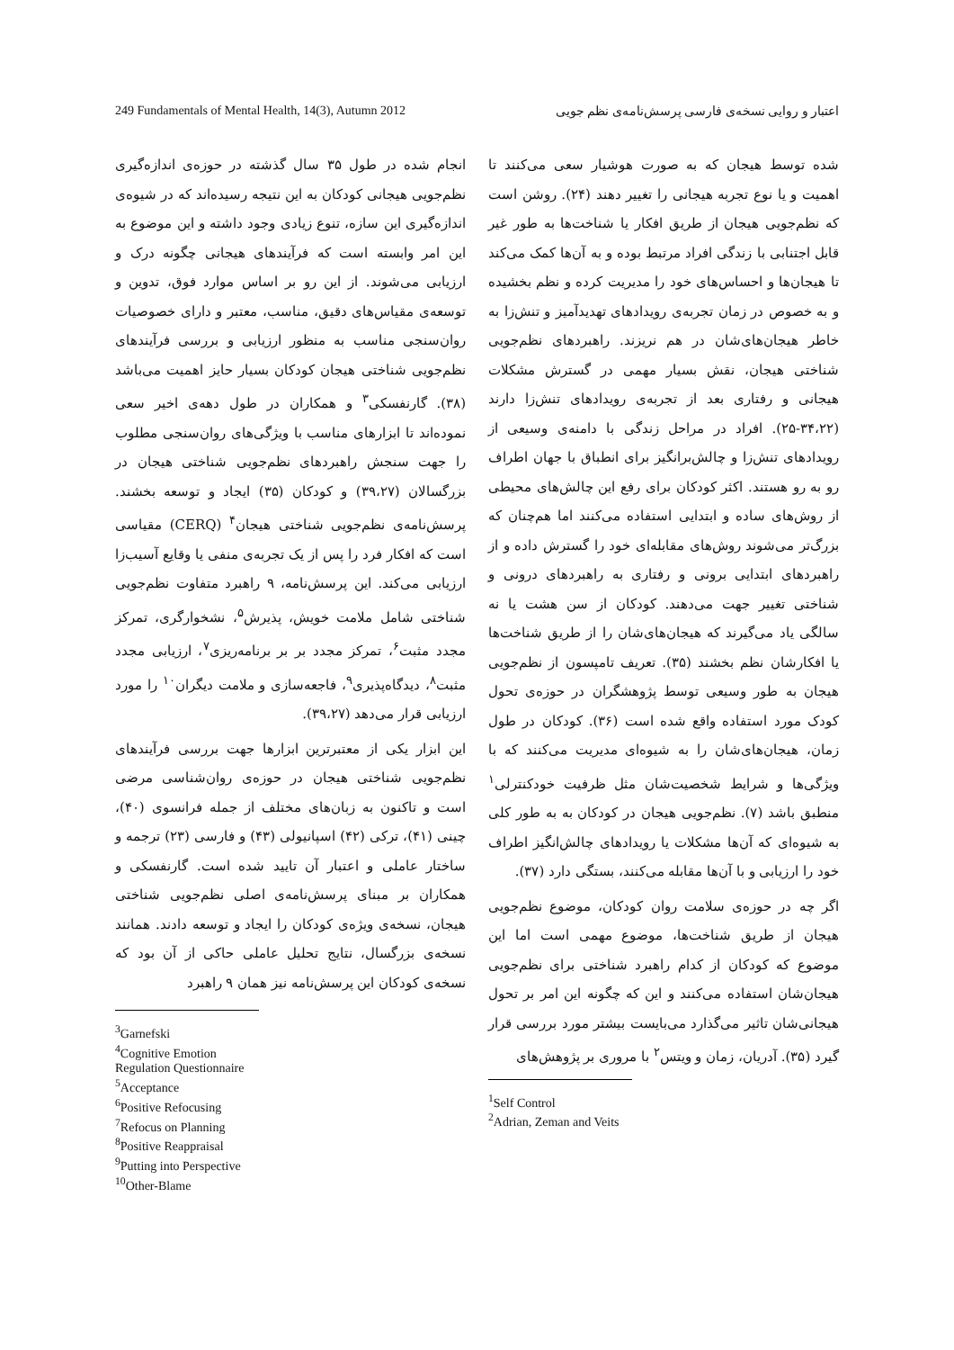249 Fundamentals of Mental Health, 14(3), Autumn 2012 اعتبار و روایی نسخه‌ی فارسی پرسش‌نامه‌ی نظم جویی
شده توسط هیجان که به صورت هوشیار سعی می‌کنند تا اهمیت و یا نوع تجربه هیجانی را تغییر دهند (۲۴). روشن است که نظم‌جویی هیجان از طریق افکار یا شناخت‌ها به طور غیر قابل اجتنابی با زندگی افراد مرتبط بوده و به آن‌ها کمک می‌کند تا هیجان‌ها و احساس‌های خود را مدیریت کرده و نظم بخشیده و به خصوص در زمان تجربه‌ی رویدادهای تهدیدآمیز و تنش‌زا به خاطر هیجان‌های‌شان در هم نریزند. راهبردهای نظم‌جویی شناختی هیجان، نقش بسیار مهمی در گسترش مشکلات هیجانی و رفتاری بعد از تجربه‌ی رویدادهای تنش‌زا دارند (۳۴،۲۲-۲۵). افراد در مراحل زندگی با دامنه‌ی وسیعی از رویدادهای تنش‌زا و چالش‌برانگیز برای انطباق با جهان اطراف رو به رو هستند. اکثر کودکان برای رفع این چالش‌های محیطی از روش‌های ساده و ابتدایی استفاده می‌کنند اما هم‌چنان که بزرگ‌تر می‌شوند روش‌های مقابله‌ای خود را گسترش داده و از راهبردهای ابتدایی برونی و رفتاری به راهبردهای درونی و شناختی تغییر جهت می‌دهند. کودکان از سن هشت یا نه سالگی یاد می‌گیرند که هیجان‌های‌شان را از طریق شناخت‌ها یا افکارشان نظم بخشند (۳۵). تعریف تامپسون از نظم‌جویی هیجان به طور وسیعی توسط پژوهشگران در حوزه‌ی تحول کودک مورد استفاده واقع شده است (۳۶). کودکان در طول زمان، هیجان‌های‌شان را به شیوه‌ای مدیریت می‌کنند که با ویژگی‌ها و شرایط شخصیت‌شان مثل ظرفیت خودکنترلی<sup>۱</sup> منطبق باشد (۷). نظم‌جویی هیجان در کودکان به به طور کلی به شیوه‌ای که آن‌ها مشکلات یا رویدادهای چالش‌انگیز اطراف خود را ارزیابی و با آن‌ها مقابله می‌کنند، بستگی دارد (۳۷).
اگر چه در حوزه‌ی سلامت روان کودکان، موضوع نظم‌جویی هیجان از طریق شناخت‌ها، موضوع مهمی است اما این موضوع که کودکان از کدام راهبرد شناختی برای نظم‌جویی هیجان‌شان استفاده می‌کنند و این که چگونه این امر بر تحول هیجانی‌شان تاثیر می‌گذارد می‌بایست بیشتر مورد بررسی قرار گیرد (۳۵). آدریان، زمان و ویتس<sup>۲</sup> با مروری بر پژوهش‌های
<sup>1</sup> Self Control
<sup>2</sup> Adrian, Zeman and Veits
انجام شده در طول ۳۵ سال گذشته در حوزه‌ی اندازه‌گیری نظم‌جویی هیجانی کودکان به این نتیجه رسیده‌اند که در شیوه‌ی اندازه‌گیری این سازه، تنوع زیادی وجود داشته و این موضوع به این امر وابسته است که فرآیندهای هیجانی چگونه درک و ارزیابی می‌شوند. از این رو بر اساس موارد فوق، تدوین و توسعه‌ی مقیاس‌های دقیق، مناسب، معتبر و دارای خصوصیات روان‌سنجی مناسب به منظور ارزیابی و بررسی فرآیندهای نظم‌جویی شناختی هیجان کودکان بسیار حایز اهمیت می‌باشد (۳۸). گارنفسکی<sup>۳</sup> و همکاران در طول دهه‌ی اخیر سعی نموده‌اند تا ابزارهای مناسب با ویژگی‌های روان‌سنجی مطلوب را جهت سنجش راهبردهای نظم‌جویی شناختی هیجان در بزرگسالان (۳۹،۲۷) و کودکان (۳۵) ایجاد و توسعه بخشند. پرسش‌نامه‌ی نظم‌جویی شناختی هیجان<sup>۴</sup> (CERQ) مقیاسی است که افکار فرد را پس از یک تجربه‌ی منفی یا وقایع آسیب‌زا ارزیابی می‌کند. این پرسش‌نامه، ۹ راهبرد متفاوت نظم‌جویی شناختی شامل ملامت خویش، پذیرش<sup>۵</sup>، نشخوارگری، تمرکز مجدد مثبت<sup>۶</sup>، تمرکز مجدد بر بر برنامه‌ریزی<sup>۷</sup>، ارزیابی مجدد مثبت<sup>۸</sup>، دیدگاه‌پذیری<sup>۹</sup>، فاجعه‌سازی و ملامت دیگران<sup>۱۰</sup> را مورد ارزیابی قرار می‌دهد (۳۹،۲۷).
این ابزار یکی از معتبرترین ابزارها جهت بررسی فرآیندهای نظم‌جویی شناختی هیجان در حوزه‌ی روان‌شناسی مرضی است و تاکنون به زبان‌های مختلف از جمله فرانسوی (۴۰)، چینی (۴۱)، ترکی (۴۲) اسپانیولی (۴۳) و فارسی (۲۳) ترجمه و ساختار عاملی و اعتبار آن تایید شده است. گارنفسکی و همکاران بر مبنای پرسش‌نامه‌ی اصلی نظم‌جویی شناختی هیجان، نسخه‌ی ویژه‌ی کودکان را ایجاد و توسعه دادند. همانند نسخه‌ی بزرگسال، نتایج تحلیل عاملی حاکی از آن بود که نسخه‌ی کودکان این پرسش‌نامه نیز همان ۹ راهبرد
<sup>3</sup> Garnefski
<sup>4</sup> Cognitive Emotion Regulation Questionnaire
<sup>5</sup> Acceptance
<sup>6</sup> Positive Refocusing
<sup>7</sup> Refocus on Planning
<sup>8</sup> Positive Reappraisal
<sup>9</sup> Putting into Perspective
<sup>10</sup> Other-Blame